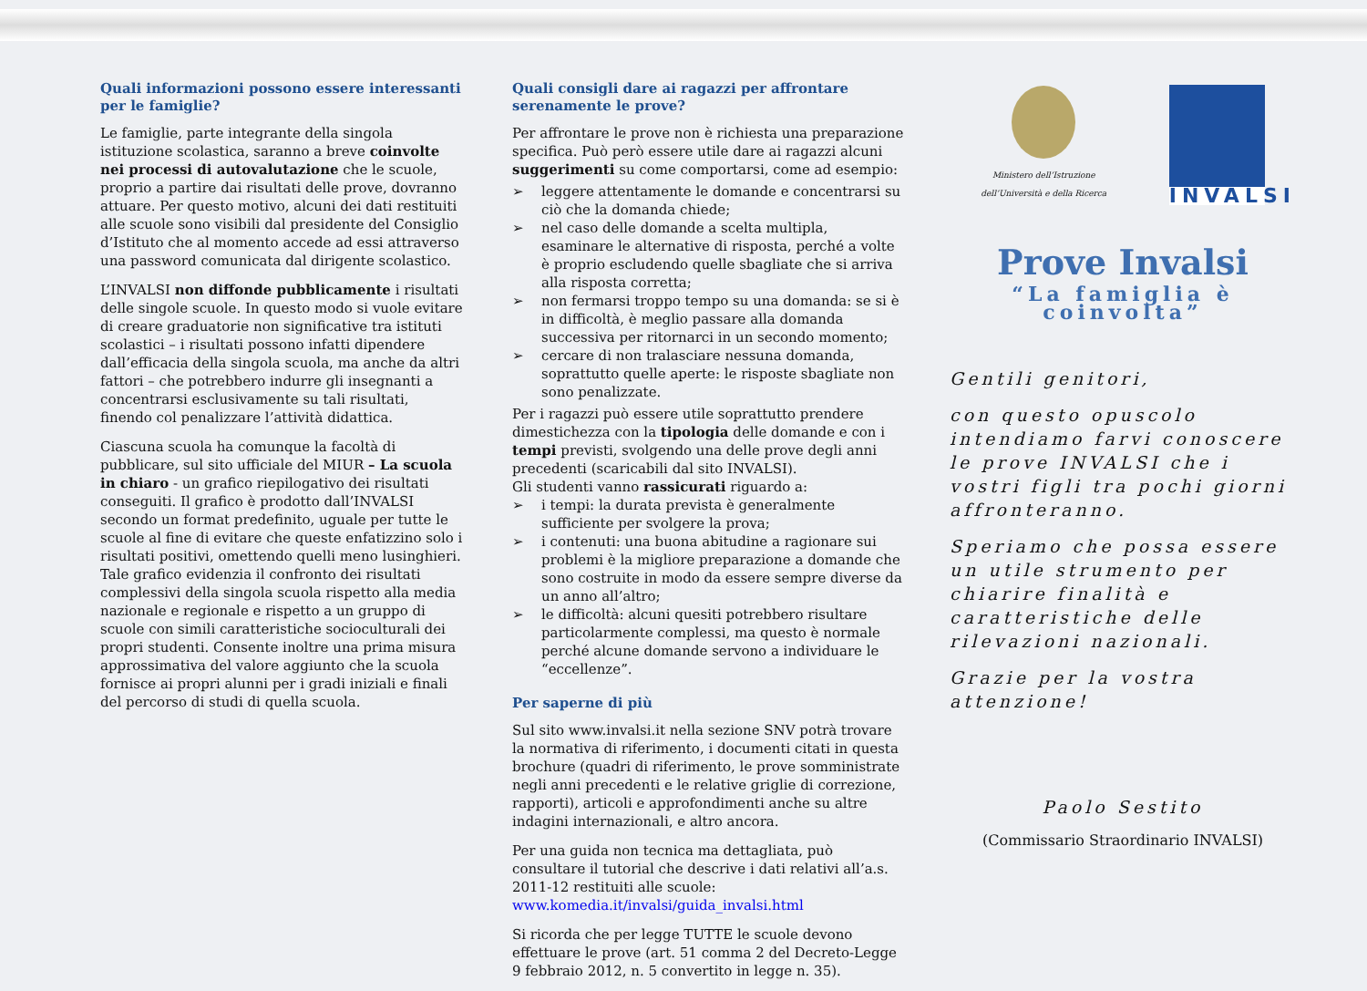Quali informazioni possono essere interessanti per le famiglie?
Le famiglie, parte integrante della singola istituzione scolastica, saranno a breve coinvolte nei processi di autovalutazione che le scuole, proprio a partire dai risultati delle prove, dovranno attuare. Per questo motivo, alcuni dei dati restituiti alle scuole sono visibili dal presidente del Consiglio d’Istituto che al momento accede ad essi attraverso una password comunicata dal dirigente scolastico.
L’INVALSI non diffonde pubblicamente i risultati delle singole scuole. In questo modo si vuole evitare di creare graduatorie non significative tra istituti scolastici – i risultati possono infatti dipendere dall’efficacia della singola scuola, ma anche da altri fattori – che potrebbero indurre gli insegnanti a concentrarsi esclusivamente su tali risultati, finendo col penalizzare l’attività didattica.
Ciascuna scuola ha comunque la facoltà di pubblicare, sul sito ufficiale del MIUR – La scuola in chiaro - un grafico riepilogativo dei risultati conseguiti. Il grafico è prodotto dall’INVALSI secondo un format predefinito, uguale per tutte le scuole al fine di evitare che queste enfatizzino solo i risultati positivi, omettendo quelli meno lusinghieri. Tale grafico evidenzia il confronto dei risultati complessivi della singola scuola rispetto alla media nazionale e regionale e rispetto a un gruppo di scuole con simili caratteristiche socioculturali dei propri studenti. Consente inoltre una prima misura approssimativa del valore aggiunto che la scuola fornisce ai propri alunni per i gradi iniziali e finali del percorso di studi di quella scuola.
Quali consigli dare ai ragazzi per affrontare serenamente le prove?
Per affrontare le prove non è richiesta una preparazione specifica. Può però essere utile dare ai ragazzi alcuni suggerimenti su come comportarsi, come ad esempio:
➢ leggere attentamente le domande e concentrarsi su ciò che la domanda chiede;
➢ nel caso delle domande a scelta multipla, esaminare le alternative di risposta, perché a volte è proprio escludendo quelle sbagliate che si arriva alla risposta corretta;
➢ non fermarsi troppo tempo su una domanda: se si è in difficoltà, è meglio passare alla domanda successiva per ritornarci in un secondo momento;
➢ cercare di non tralasciare nessuna domanda, soprattutto quelle aperte: le risposte sbagliate non sono penalizzate.
Per i ragazzi può essere utile soprattutto prendere dimestichezza con la tipologia delle domande e con i tempi previsti, svolgendo una delle prove degli anni precedenti (scaricabili dal sito INVALSI).
Gli studenti vanno rassicurati riguardo a:
➢ i tempi: la durata prevista è generalmente sufficiente per svolgere la prova;
➢ i contenuti: una buona abitudine a ragionare sui problemi è la migliore preparazione a domande che sono costruite in modo da essere sempre diverse da un anno all’altro;
➢ le difficoltà: alcuni quesiti potrebbero risultare particolarmente complessi, ma questo è normale perché alcune domande servono a individuare le “eccellenze”.
Per saperne di più
Sul sito www.invalsi.it nella sezione SNV potrà trovare la normativa di riferimento, i documenti citati in questa brochure (quadri di riferimento, le prove somministrate negli anni precedenti e le relative griglie di correzione, rapporti), articoli e approfondimenti anche su altre indagini internazionali, e altro ancora.
Per una guida non tecnica ma dettagliata, può consultare il tutorial che descrive i dati relativi all’a.s. 2011-12 restituiti alle scuole: www.komedia.it/invalsi/guida_invalsi.html
Si ricorda che per legge TUTTE le scuole devono effettuare le prove (art. 51 comma 2 del Decreto-Legge 9 febbraio 2012, n. 5 convertito in legge n. 35).
Ministero dell’Istruzione
dell’Università e della Ricerca
INVALSI
Prove Invalsi
“La famiglia è coinvolta”
Gentili genitori,
con questo opuscolo intendiamo farvi conoscere le prove INVALSI che i vostri figli tra pochi giorni affronteranno.
Speriamo che possa essere un utile strumento per chiarire finalità e caratteristiche delle rilevazioni nazionali.
Grazie per la vostra attenzione!
Paolo Sestito
(Commissario Straordinario INVALSI)